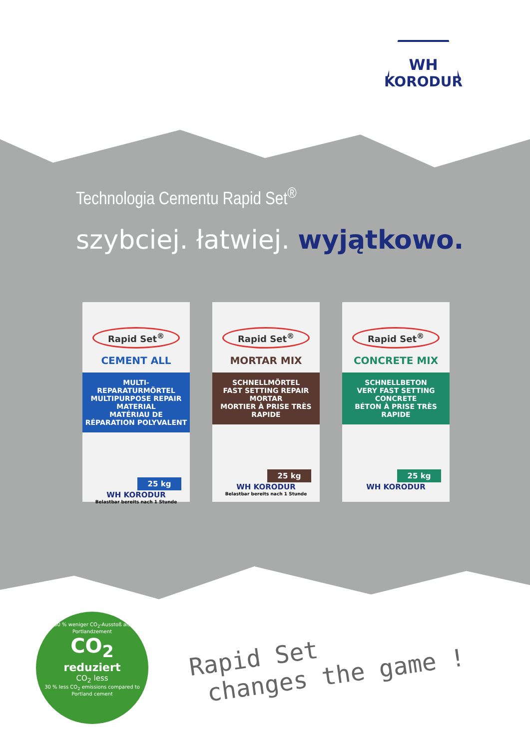WH
KORODUR
Technologia Cementu Rapid Set<sup>®</sup>
szybciej. łatwiej. wyjątkowo.
Rapid Set<sup>®</sup>
CEMENT ALL
MULTI-REPARATURMÖRTEL
MULTIPURPOSE REPAIR MATERIAL
MATÉRIAU DE RÉPARATION POLYVALENT
25 kg
WH KORODUR
Belastbar bereits nach 1 Stunde
Rapid Set<sup>®</sup>
MORTAR MIX
SCHNELLMÖRTEL
FAST SETTING REPAIR MORTAR
MORTIER À PRISE TRÈS RAPIDE
25 kg
WH KORODUR
Belastbar bereits nach 1 Stunde
Rapid Set<sup>®</sup>
CONCRETE MIX
SCHNELLBETON
VERY FAST SETTING CONCRETE
BÉTON À PRISE TRÈS RAPIDE
25 kg
WH KORODUR
30 % weniger CO<sub>2</sub>-Ausstoß als Portlandzement
CO<sub>2</sub>
reduziert
CO<sub>2</sub> less
30 % less CO<sub>2</sub> emissions compared to Portland cement
Rapid Set
changes the game !